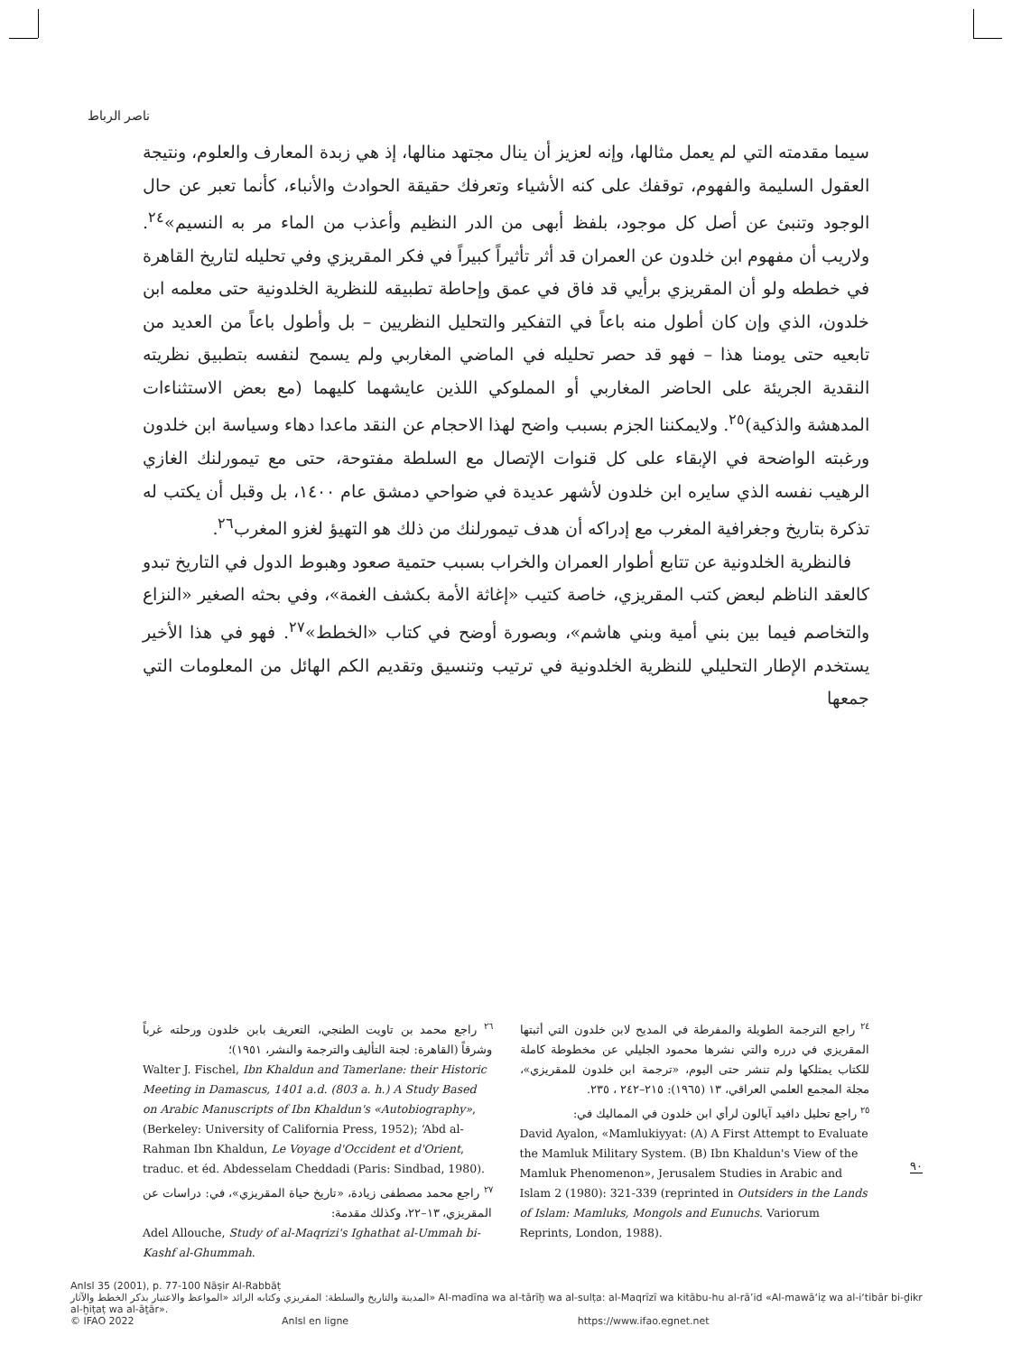ناصر الرباط
سيما مقدمته التي لم يعمل مثالها، وإنه لعزيز أن ينال مجتهد منالها، إذ هي زبدة المعارف والعلوم، ونتيجة العقول السليمة والفهوم، توقفك على كنه الأشياء وتعرفك حقيقة الحوادث والأنباء، كأنما تعبر عن حال الوجود وتنبئ عن أصل كل موجود، بلفظ أبهى من الدر النظيم وأعذب من الماء مر به النسيم»<sup>٢٤</sup>. ولاريب أن مفهوم ابن خلدون عن العمران قد أثر تأثيراً كبيراً في فكر المقريزي وفي تحليله لتاريخ القاهرة في خططه ولو أن المقريزي برأيي قد فاق في عمق وإحاطة تطبيقه للنظرية الخلدونية حتى معلمه ابن خلدون، الذي وإن كان أطول منه باعاً في التفكير والتحليل النظريين – بل وأطول باعاً من العديد من تابعيه حتى يومنا هذا – فهو قد حصر تحليله في الماضي المغاربي ولم يسمح لنفسه بتطبيق نظريته النقدية الجريئة على الحاضر المغاربي أو المملوكي اللذين عايشهما كليهما (مع بعض الاستثناءات المدهشة والذكية)<sup>٢٥</sup>. ولايمكننا الجزم بسبب واضح لهذا الاحجام عن النقد ماعدا دهاء وسياسة ابن خلدون ورغبته الواضحة في الإبقاء على كل قنوات الإتصال مع السلطة مفتوحة، حتى مع تيمورلنك الغازي الرهيب نفسه الذي سايره ابن خلدون لأشهر عديدة في ضواحي دمشق عام ١٤٠٠، بل وقبل أن يكتب له تذكرة بتاريخ وجغرافية المغرب مع إدراكه أن هدف تيمورلنك من ذلك هو التهيؤ لغزو المغرب<sup>٢٦</sup>.
فالنظرية الخلدونية عن تتابع أطوار العمران والخراب بسبب حتمية صعود وهبوط الدول في التاريخ تبدو كالعقد الناظم لبعض كتب المقريزي، خاصة كتيب «إغاثة الأمة بكشف الغمة»، وفي بحثه الصغير «النزاع والتخاصم فيما بين بني أمية وبني هاشم»، وبصورة أوضح في كتاب «الخطط»<sup>٢٧</sup>. فهو في هذا الأخير يستخدم الإطار التحليلي للنظرية الخلدونية في ترتيب وتنسيق وتقديم الكم الهائل من المعلومات التي جمعها
<sup>٢٤</sup> راجع الترجمة الطويلة والمفرطة في المديح لابن خلدون التي أثبتها المقريزي في درره والتي نشرها محمود الجليلي عن مخطوطة كاملة للكتاب يمتلكها ولم تنشر حتى اليوم، «ترجمة ابن خلدون للمقريزي»، مجلة المجمع العلمي العراقي، ١٣ (١٩٦٥): ٢١٥–٢٤٢ ، ٢٣٥.
<sup>٢٥</sup> راجع تحليل دافيد آيالون لرأي ابن خلدون في المماليك في:
David Ayalon, «Mamlukiyyat: (A) A First Attempt to Evaluate the Mamluk Military System. (B) Ibn Khaldun's View of the Mamluk Phenomenon», Jerusalem Studies in Arabic and Islam 2 (1980): 321-339 (reprinted in Outsiders in the Lands of Islam: Mamluks, Mongols and Eunuchs. Variorum Reprints, London, 1988).
<sup>٢٦</sup> راجع محمد بن تاويت الطنجي، التعريف بابن خلدون ورحلته غرباً وشرقاً (القاهرة: لجنة التأليف والترجمة والنشر، ١٩٥١)؛
Walter J. Fischel, Ibn Khaldun and Tamerlane: their Historic Meeting in Damascus, 1401 a.d. (803 a. h.) A Study Based on Arabic Manuscripts of Ibn Khaldun's «Autobiography», (Berkeley: University of California Press, 1952); ‘Abd al-Rahman Ibn Khaldun, Le Voyage d'Occident et d'Orient, traduc. et éd. Abdesselam Cheddadi (Paris: Sindbad, 1980).
<sup>٢٧</sup> راجع محمد مصطفى زيادة، «تاريخ حياة المقريزي»، في: دراسات عن المقريزي، ١٣–٢٢، وكذلك مقدمة:
Adel Allouche, Study of al-Maqrizi's Ighathat al-Ummah bi-Kashf al-Ghummah.
٩٠
AnIsl 35 (2001), p. 77-100 Nāṣir Al-Rabbāṭ
المدينة والتاريخ والسلطة: المقريزي وكتابه الرائد «المواعظ والاعتبار بذكر الخطط والآثار» Al-madīna wa al-tārīḫ wa al-sulṭa: al-Maqrīzī wa kitābu-hu al-rā’id «Al-mawā‘iẓ wa al-i‘tibār bi-ḏikr al-ḫiṭaṭ wa al-āṯār».
© IFAO 2022 AnIsl en ligne https://www.ifao.egnet.net